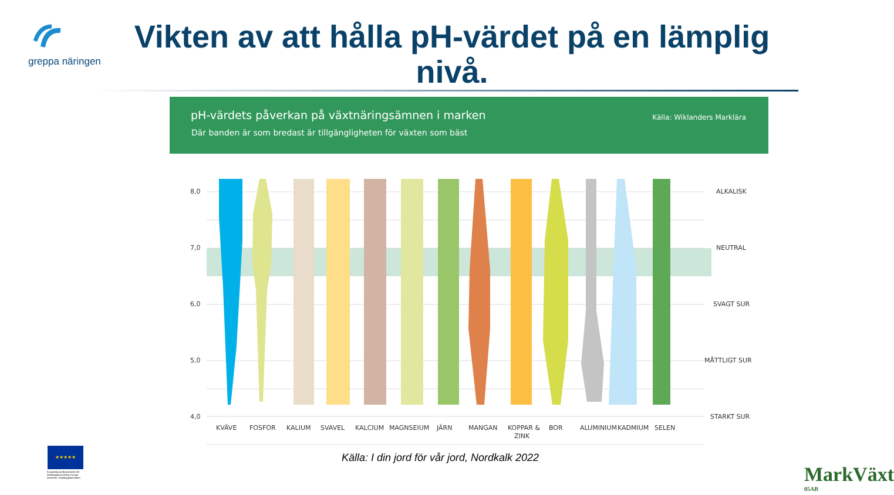greppa näringen
Vikten av att hålla pH-värdet på en lämplig nivå.
pH-värdets påverkan på växtnäringsämnen i marken
Där banden är som bredast är tillgängligheten för växten som bäst
Källa: Wiklanders Marklära
8,0
7,0
6,0
5,0
4,0
ALKALISK
NEUTRAL
SVAGT SUR
MÅTTLIGT SUR
STARKT SUR
KVÄVE
FOSFOR
KALIUM
SVAVEL
KALCIUM
MAGNSEIUM
JÄRN
MANGAN
KOPPAR &
ZINK
BOR
ALUMINIUM
KADMIUM
SELEN
Källa: I din jord för vår jord, Nordkalk 2022
★★★★★
Europeiska jordbruksfonden för landsbygdsutveckling: Europa investerar i landsbygdsområden
MarkVäxt
05AB